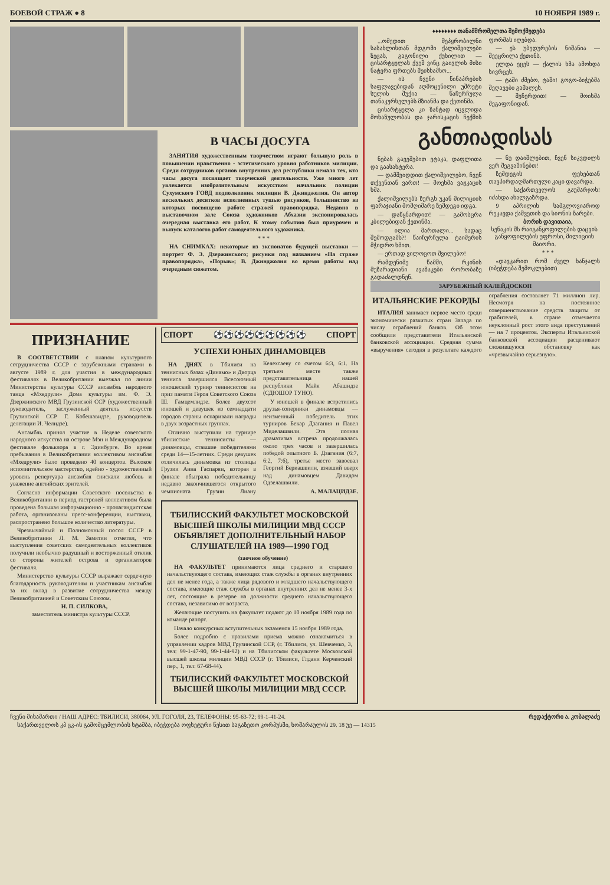БОЕВОЙ СТРАЖ ● 8 10 НОЯБРЯ 1989 г.
В ЧАСЫ ДОСУГА
ЗАНЯТИЯ художественным творчеством играют большую роль в повышении нравственно - эстетического уровня работников милиции. Среди сотрудников органов внутренних дел республики немало тех, кто часы досуга посвящает творческой деятельности. Уже много лет увлекается изобразительным искусством начальник полиции Сухумского ГОВД подполковник милиции В. Джинджолия. Он автор нескольких десятков исполненных тушью рисунков, большинство из которых посвящено работе стражей правопорядка. Недавно в выставочном зале Союза художников Абхазии экспонировалась очередная выставка его работ. К этому событию был приурочен и выпуск каталогов работ самодеятельного художника.
* * *
НА СНИМКАХ: некоторые из экспонатов будущей выставки — портрет Ф. Э. Дзержинского; рисунки под названием «На страже правопорядка», «Порыв»; В. Джинджолия во время работы над очередным сюжетом.
ПРИЗНАНИЕ
В СООТВЕТСТВИИ с планом культурного сотрудничества СССР с зарубежными странами в августе 1989 г. для участия в международных фестивалях в Великобритании выезжал по линии Министерства культуры СССР ансамбль народного танца «Мхедрули» Дома культуры им. Ф. Э. Дзержинского МВД Грузинской ССР (художественный руководитель, заслуженный деятель искусств Грузинской ССР Г. Кобешавидзе, руководитель делегации И. Челидзе).
Ансамбль принял участие в Неделе советского народного искусства на острове Мэн и Международном фестивале фольклора в г. Эдинбурге. Во время пребывания в Великобритании коллективом ансамбля «Мхедрули» было проведено 40 концертов. Высокое исполнительское мастерство, идейно - художественный уровень репертуара ансамбля снискали любовь и уважение английских зрителей.
Согласно информации Советского посольства в Великобритании в период гастролей коллективом была проведена большая информационно - пропагандистская работа, организованы пресс-конференции, выставки, распространено большое количество литературы.
Чрезвычайный и Полномочный посол СССР в Великобритании Л. М. Замятин отметил, что выступления советских самодеятельных коллективов получили необычно радушный и восторженный отклик со стороны жителей острова и организаторов фестиваля.
Министерство культуры СССР выражает сердечную благодарность руководителям и участникам ансамбля за их вклад в развитие сотрудничества между Великобританией и Советским Союзом.
Н. П. СИЛКОВА,
заместитель министра культуры СССР.
СПОРТ ⚽⚽⚽⚽⚽⚽⚽⚽⚽ СПОРТ
УСПЕХИ ЮНЫХ ДИНАМОВЦЕВ
НА ДНЯХ в Тбилиси на теннисных базах «Динамо» и Дворца тенниса завершился Всесоюзный юношеский турнир теннисистов на приз памяти Героя Советского Союза Ш. Гамцемлидзе. Более двухсот юношей и девушек из семнадцати городов страны оспаривали награды в двух возрастных группах.
Отлично выступили на турнире тбилисские теннисисты — динамовцы, ставшие победителями среди 14—15-летних. Среди девушек отличилась динамовка из столицы Грузии Анна Гаспарян, которая в финале обыграла победительницу недавно закончившегося открытого чемпионата Грузии Лиану Келехсаеву со счетом 6:3, 6:1. На третьем месте также представительница нашей республики Майя Абашидзе (СДЮШОР ТУНО).
У юношей в финале встретились друзья-соперники динамовцы — неизменный победитель этих турниров Бекар Дзагания и Павел Миделашвили. Эта полная драматизма встреча продолжалась около трех часов и завершилась победой опытного Б. Дзагания (6:7, 6:2, 7:6), третье место завоевал Георгий Бериашвили, взявший вверх над динамовцем Давидом Одзелашвили.
А. МАЛАЦИДЗЕ.
ТБИЛИССКИЙ ФАКУЛЬТЕТ МОСКОВСКОЙ ВЫСШЕЙ ШКОЛЫ МИЛИЦИИ МВД СССР ОБЪЯВЛЯЕТ ДОПОЛНИТЕЛЬНЫЙ НАБОР СЛУШАТЕЛЕЙ НА 1989—1990 ГОД
(заочное обучение)
НА ФАКУЛЬТЕТ принимаются лица среднего и старшего начальствующего состава, имеющих стаж службы в органах внутренних дел не менее года, а также лица рядового и младшего начальствующего состава, имеющие стаж службы в органах внутренних дел не менее 3-х лет, состоящие в резерве на должности среднего начальствующего состава, независимо от возраста.
Желающие поступить на факультет подают до 10 ноября 1989 года по команде рапорт.
Начало конкурсных вступительных экзаменов 15 ноября 1989 года.
Более подробно с правилами приема можно ознакомиться в управлении кадров МВД Грузинской ССР, (г. Тбилиси, ул. Шевченко, 3, тел: 99-1-47-90, 99-1-44-92) и на Тбилисском факультете Московской высшей школы милиции МВД СССР (г. Тбилиси, Глдани Керченский пер., 1, тел: 67-68-44).
ТБИЛИССКИЙ ФАКУЛЬТЕТ МОСКОВСКОЙ ВЫСШЕЙ ШКОЛЫ МИЛИЦИИ МВД СССР.
♦♦♦♦♦♦♦♦ თანამშრომელთა შემოქმედება
...ომედით შეპყრობილნი სასახლისთან მდგომი ქალიშვილები ზეცას, გაგონილი ქუხილით — ცისარტყელას ქვეშ ვინც გაივლის მისი ნატვრა ფრთებს შეისხამსო...
— ის ჩვენი წინაპრების საფლავებიდან აღმოცენილი უშრეტი სულის შუქია — წაჩურჩულა თანაკურსელებს მზიანმა და ქეთინმა.
ცისარტყელა კი ზანტად იცვლიდა მოხაზულობას და ჯარისკაცის ჩექმის ფორმას იღებდა.
— ეს უბედურების ნიშანია — შეეცრილა ქეთინს.
ელდა ეცეს — ქალის ხმა ამოხდა სივრცეს.
— ტაში ძმებო, ტაში! გოგო-ბიჭებმა შეღავები გაშალეს.
— შეჩერდით! — მოისმა მეგაფონიდან.
განთიადისას
ნებას გავეშებით ეტაკა, დაფლითა და გაასახტერა.
— დამშვიდდით ქალიშვილებო, ჩვენ თქვენთან ვართ! — მოესმა ვაჟკაცის ხმა.
ქალიშვილებს ზურგს უკან მილიციის ფარაჯიანი მომღიმარე ზემდეგი იდგა.
— დაწყნარდით! — გამოსცრა კბილებიდან ქეთინმა.
— ილია მართალი... სადაც შემოდგამს?! წაიჩურჩულა ტაიმერის მჭიდრო ხმით.
— ერთად ვილოცოთ შვილებო!
რამდენიმე წამში, რკინის მუზარადიანი ავაზაკები რორობაზე გადაძალდნენ.
— ნუ დაიშლებით, ჩვენ სიკვდილს ვერ შეგვაშინებთ!
ზემდეგის ფეხებთან თავპირდაღმართული კაცი დავარდა.
— საქართველოს გაუმარჯოს! იძახდა ახალგაზრდა.
9 აპრილის სამგლოვიაროდ რეკავდა ქაშვეთის და სიონის ზარები.
ბორის დავითაია,
სენაკის შს რაიგანყოფილების დაცვის განყოფილების უფროსი, მილიციის მაიორი.
* * *
«დავკარით რომ ძველ ხანჯალს (იბეჭდება შემოკლებით)
ЗАРУБЕЖНЫЙ КАЛЕЙДОСКОП
ИТАЛЬЯНСКИЕ РЕКОРДЫ
ИТАЛИЯ занимает первое место среди экономически развитых стран Запада по числу ограблений банков. Об этом сообщили представители Итальянской банковской ассоциации. Средняя сумма «выручения» сегодня в результате каждого ограбления составляет 71 миллион лир. Несмотря на постоянное совершенствование средств защиты от грабителей, в стране отмечается неуклонный рост этого вида преступлений — на 7 процентов. Эксперты Итальянской банковской ассоциации расценивают сложившуюся обстановку как «чрезвычайно серьезную».
ჩვენი მისამართი / НАШ АДРЕС: ТБИЛИСИ, 380064, УЛ. ГОГОЛЯ, 23, ТЕЛЕФОНЫ: 95-63-72; 99-1-41-24. რედაქტორი ა. კობალაძე
საქართველოს კპ ცკ-ის გამომცემლობის სტამბა, იბეჭდება ოფსეტური წესით საგაზეთო კორპუსში, ხოშარაულის 29. 18 უე — 14315